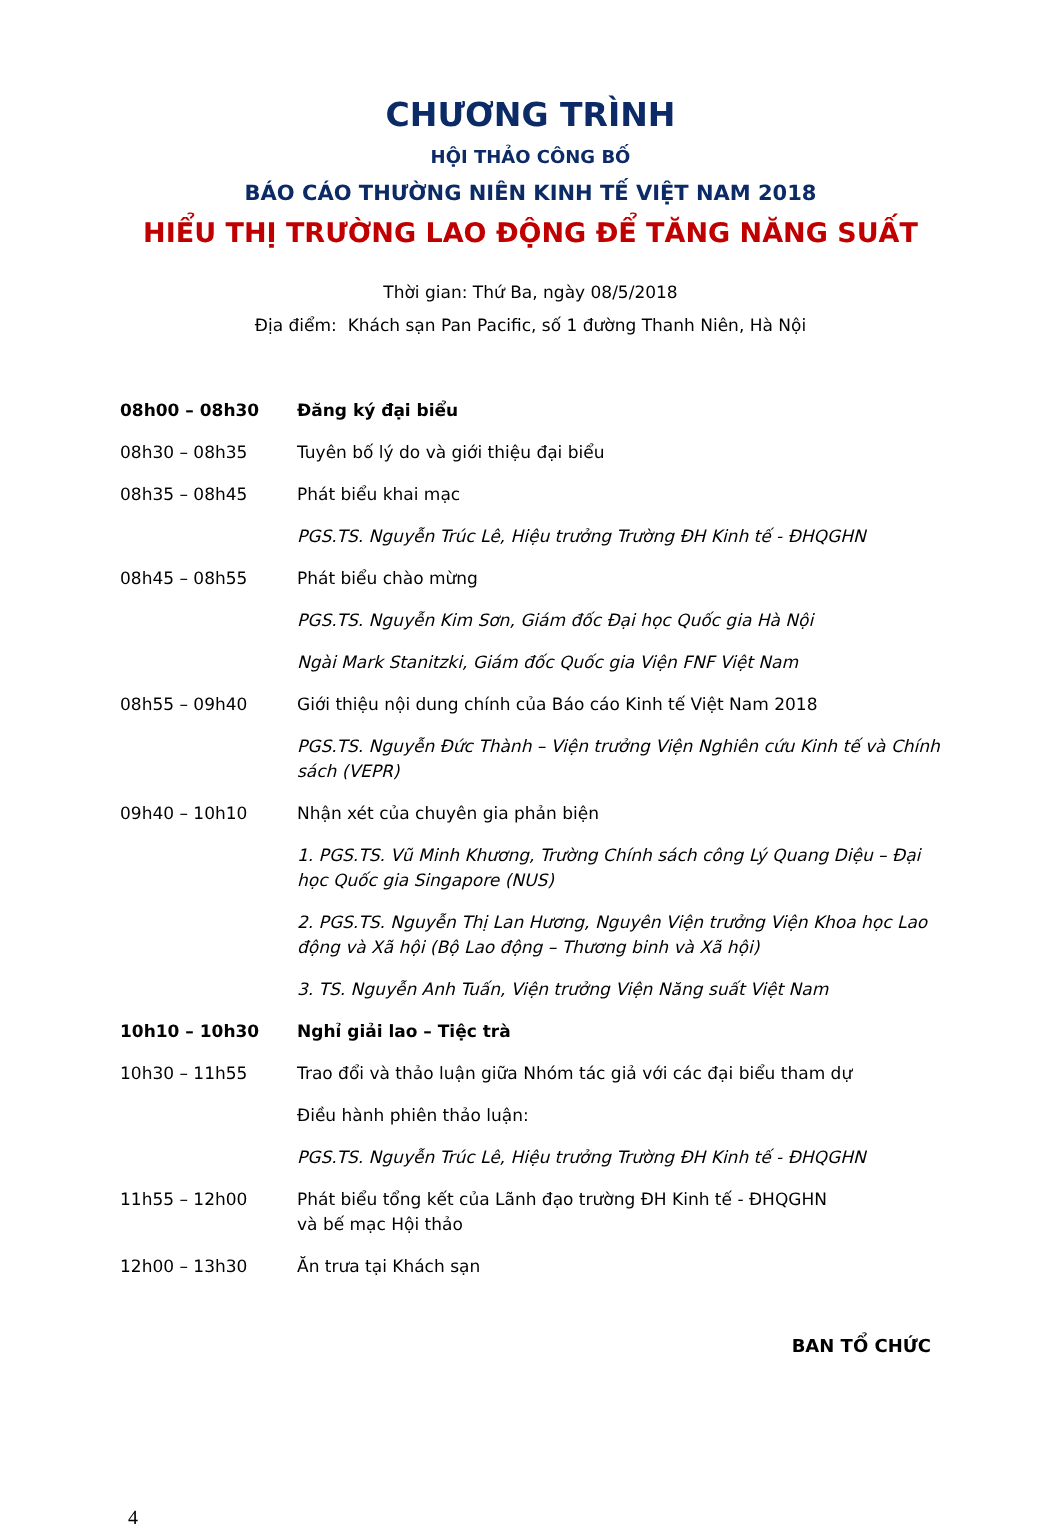CHƯƠNG TRÌNH
HỘI THẢO CÔNG BỐ
BÁO CÁO THƯỜNG NIÊN KINH TẾ VIỆT NAM 2018
HIỂU THỊ TRƯỜNG LAO ĐỘNG ĐỂ TĂNG NĂNG SUẤT
Thời gian: Thứ Ba, ngày 08/5/2018
Địa điểm: Khách sạn Pan Pacific, số 1 đường Thanh Niên, Hà Nội
| 08h00 – 08h30 | Đăng ký đại biểu |
| 08h30 – 08h35 | Tuyên bố lý do và giới thiệu đại biểu |
| 08h35 – 08h45 | Phát biểu khai mạc |
| | PGS.TS. Nguyễn Trúc Lê, Hiệu trưởng Trường ĐH Kinh tế - ĐHQGHN |
| 08h45 – 08h55 | Phát biểu chào mừng |
| | PGS.TS. Nguyễn Kim Sơn, Giám đốc Đại học Quốc gia Hà Nội |
| | Ngài Mark Stanitzki, Giám đốc Quốc gia Viện FNF Việt Nam |
| 08h55 – 09h40 | Giới thiệu nội dung chính của Báo cáo Kinh tế Việt Nam 2018 |
| | PGS.TS. Nguyễn Đức Thành – Viện trưởng Viện Nghiên cứu Kinh tế và Chính sách (VEPR) |
| 09h40 – 10h10 | Nhận xét của chuyên gia phản biện |
| | 1. PGS.TS. Vũ Minh Khương, Trường Chính sách công Lý Quang Diệu – Đại học Quốc gia Singapore (NUS) |
| | 2. PGS.TS. Nguyễn Thị Lan Hương, Nguyên Viện trưởng Viện Khoa học Lao động và Xã hội (Bộ Lao động – Thương binh và Xã hội) |
| | 3. TS. Nguyễn Anh Tuấn, Viện trưởng Viện Năng suất Việt Nam |
| 10h10 – 10h30 | Nghỉ giải lao – Tiệc trà |
| 10h30 – 11h55 | Trao đổi và thảo luận giữa Nhóm tác giả với các đại biểu tham dự |
| | Điều hành phiên thảo luận: |
| | PGS.TS. Nguyễn Trúc Lê, Hiệu trưởng Trường ĐH Kinh tế - ĐHQGHN |
| 11h55 – 12h00 | Phát biểu tổng kết của Lãnh đạo trường ĐH Kinh tế - ĐHQGHN và bế mạc Hội thảo |
| 12h00 – 13h30 | Ăn trưa tại Khách sạn |
BAN TỔ CHỨC
4